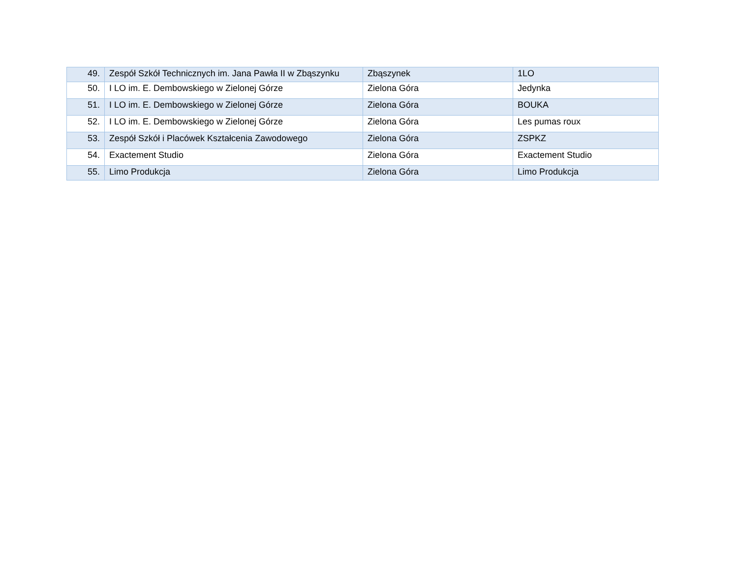| 49. | Zespół Szkół Technicznych im. Jana Pawła II w Zbąszynku | Zbąszynek | 1LO |
| 50. | I LO im. E. Dembowskiego w Zielonej Górze | Zielona Góra | Jedynka |
| 51. | I LO im. E. Dembowskiego w Zielonej Górze | Zielona Góra | BOUKA |
| 52. | I LO im. E. Dembowskiego w Zielonej Górze | Zielona Góra | Les pumas roux |
| 53. | Zespół Szkół i Placówek Kształcenia Zawodowego | Zielona Góra | ZSPKZ |
| 54. | Exactement Studio | Zielona Góra | Exactement Studio |
| 55. | Limo Produkcja | Zielona Góra | Limo Produkcja |